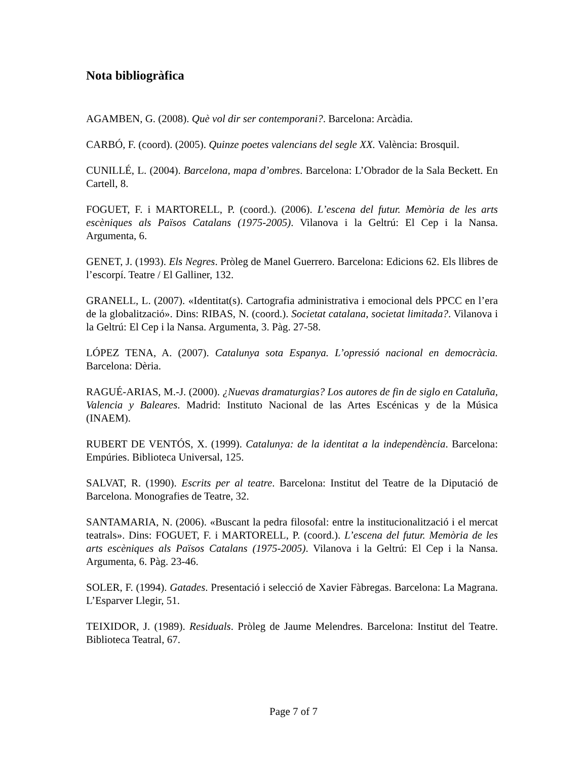Nota bibliogràfica
AGAMBEN, G. (2008). Què vol dir ser contemporani?. Barcelona: Arcàdia.
CARBÓ, F. (coord). (2005). Quinze poetes valencians del segle XX. València: Brosquil.
CUNILLÉ, L. (2004). Barcelona, mapa d’ombres. Barcelona: L’Obrador de la Sala Beckett. En Cartell, 8.
FOGUET, F. i MARTORELL, P. (coord.). (2006). L’escena del futur. Memòria de les arts escèniques als Països Catalans (1975-2005). Vilanova i la Geltrú: El Cep i la Nansa. Argumenta, 6.
GENET, J. (1993). Els Negres. Pròleg de Manel Guerrero. Barcelona: Edicions 62. Els llibres de l’escorpí. Teatre / El Galliner, 132.
GRANELL, L. (2007). «Identitat(s). Cartografia administrativa i emocional dels PPCC en l’era de la globalització». Dins: RIBAS, N. (coord.). Societat catalana, societat limitada?. Vilanova i la Geltrú: El Cep i la Nansa. Argumenta, 3. Pàg. 27-58.
LÓPEZ TENA, A. (2007). Catalunya sota Espanya. L’opressió nacional en democràcia. Barcelona: Dèria.
RAGUÉ-ARIAS, M.-J. (2000). ¿Nuevas dramaturgias? Los autores de fin de siglo en Cataluña, Valencia y Baleares. Madrid: Instituto Nacional de las Artes Escénicas y de la Música (INAEM).
RUBERT DE VENTÓS, X. (1999). Catalunya: de la identitat a la independència. Barcelona: Empúries. Biblioteca Universal, 125.
SALVAT, R. (1990). Escrits per al teatre. Barcelona: Institut del Teatre de la Diputació de Barcelona. Monografies de Teatre, 32.
SANTAMARIA, N. (2006). «Buscant la pedra filosofal: entre la institucionalització i el mercat teatrals». Dins: FOGUET, F. i MARTORELL, P. (coord.). L’escena del futur. Memòria de les arts escèniques als Països Catalans (1975-2005). Vilanova i la Geltrú: El Cep i la Nansa. Argumenta, 6. Pàg. 23-46.
SOLER, F. (1994). Gatades. Presentació i selecció de Xavier Fàbregas. Barcelona: La Magrana. L’Esparver Llegir, 51.
TEIXIDOR, J. (1989). Residuals. Pròleg de Jaume Melendres. Barcelona: Institut del Teatre. Biblioteca Teatral, 67.
Page 7 of 7